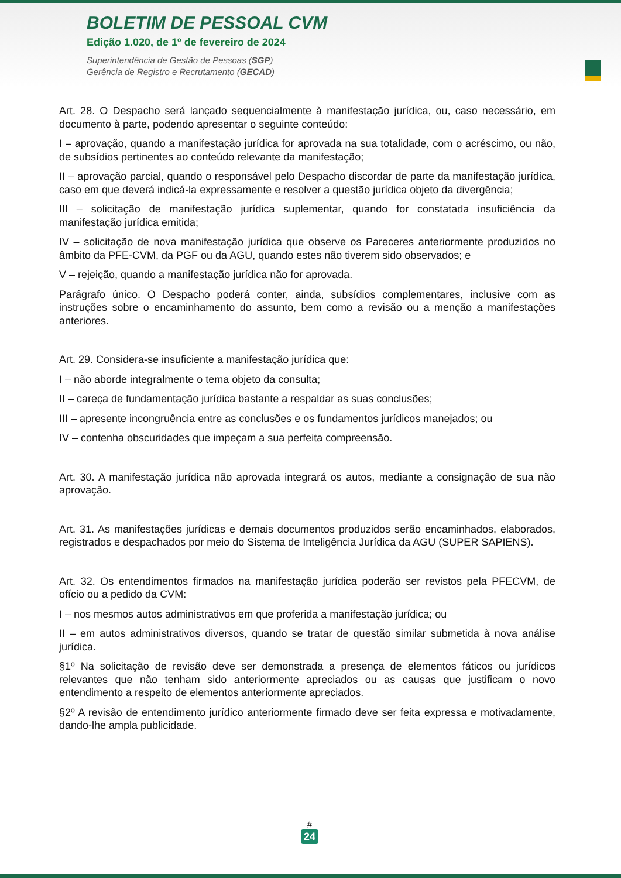BOLETIM DE PESSOAL CVM
Edição 1.020, de 1º de fevereiro de 2024
Superintendência de Gestão de Pessoas (SGP)
Gerência de Registro e Recrutamento (GECAD)
Art. 28. O Despacho será lançado sequencialmente à manifestação jurídica, ou, caso necessário, em documento à parte, podendo apresentar o seguinte conteúdo:
I – aprovação, quando a manifestação jurídica for aprovada na sua totalidade, com o acréscimo, ou não, de subsídios pertinentes ao conteúdo relevante da manifestação;
II – aprovação parcial, quando o responsável pelo Despacho discordar de parte da manifestação jurídica, caso em que deverá indicá-la expressamente e resolver a questão jurídica objeto da divergência;
III – solicitação de manifestação jurídica suplementar, quando for constatada insuficiência da manifestação jurídica emitida;
IV – solicitação de nova manifestação jurídica que observe os Pareceres anteriormente produzidos no âmbito da PFE-CVM, da PGF ou da AGU, quando estes não tiverem sido observados; e
V – rejeição, quando a manifestação jurídica não for aprovada.
Parágrafo único. O Despacho poderá conter, ainda, subsídios complementares, inclusive com as instruções sobre o encaminhamento do assunto, bem como a revisão ou a menção a manifestações anteriores.
Art. 29. Considera-se insuficiente a manifestação jurídica que:
I – não aborde integralmente o tema objeto da consulta;
II – careça de fundamentação jurídica bastante a respaldar as suas conclusões;
III – apresente incongruência entre as conclusões e os fundamentos jurídicos manejados; ou
IV – contenha obscuridades que impeçam a sua perfeita compreensão.
Art. 30. A manifestação jurídica não aprovada integrará os autos, mediante a consignação de sua não aprovação.
Art. 31. As manifestações jurídicas e demais documentos produzidos serão encaminhados, elaborados, registrados e despachados por meio do Sistema de Inteligência Jurídica da AGU (SUPER SAPIENS).
Art. 32. Os entendimentos firmados na manifestação jurídica poderão ser revistos pela PFECVM, de ofício ou a pedido da CVM:
I – nos mesmos autos administrativos em que proferida a manifestação jurídica; ou
II – em autos administrativos diversos, quando se tratar de questão similar submetida à nova análise jurídica.
§1º Na solicitação de revisão deve ser demonstrada a presença de elementos fáticos ou jurídicos relevantes que não tenham sido anteriormente apreciados ou as causas que justificam o novo entendimento a respeito de elementos anteriormente apreciados.
§2º A revisão de entendimento jurídico anteriormente firmado deve ser feita expressa e motivadamente, dando-lhe ampla publicidade.
#
24